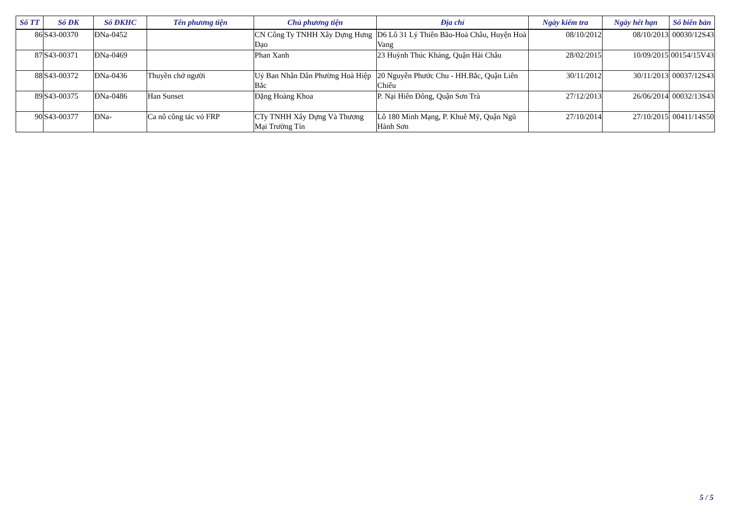| Số TT | Số ĐK | Số ĐKHC | Tên phương tiện | Chủ phương tiện | Địa chỉ | Ngày kiểm tra | Ngày hết hạn | Số biên bản |
| --- | --- | --- | --- | --- | --- | --- | --- | --- |
| 86 | S43-00370 | ĐNa-0452 | | CN Công Ty TNHH Xây Dựng Hưng Đạo | D6 Lô 31 Lý Thiên Bão-Hoà Châu, Huyện Hoà Vang | 08/10/2012 | 08/10/2013 | 00030/12S43 |
| 87 | S43-00371 | ĐNa-0469 | | Phan Xanh | 23 Huỳnh Thúc Kháng, Quận Hải Châu | 28/02/2015 | 10/09/2015 | 00154/15V43 |
| 88 | S43-00372 | ĐNa-0436 | Thuyền chở người | Uỷ Ban Nhân Dân Phường Hoà Hiệp Bắc | 20 Nguyễn Phước Chu - HH.Bắc, Quận Liên Chiểu | 30/11/2012 | 30/11/2013 | 00037/12S43 |
| 89 | S43-00375 | ĐNa-0486 | Han Sunset | Đặng Hoàng Khoa | P. Nại Hiên Đông, Quận Sơn Trà | 27/12/2013 | 26/06/2014 | 00032/13S43 |
| 90 | S43-00377 | ĐNa- | Ca nô công tác vỏ FRP | CTy TNHH Xây Dựng Và Thương Mại Trường Tín | Lô 180 Minh Mạng, P. Khuê Mỹ, Quận Ngũ Hành Sơn | 27/10/2014 | 27/10/2015 | 00411/14S50 |
5 / 5